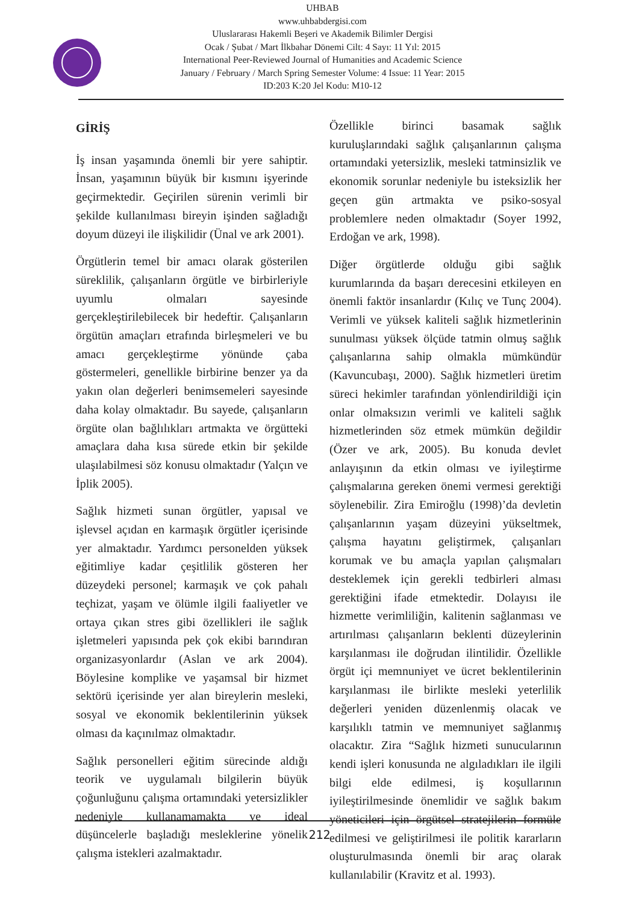UHBAB
www.uhbabdergisi.com
Uluslararası Hakemli Beşeri ve Akademik Bilimler Dergisi
Ocak / Şubat / Mart İlkbahar Dönemi Cilt: 4 Sayı: 11 Yıl: 2015
International Peer-Reviewed Journal of Humanities and Academic Science
January / February / March Spring Semester Volume: 4 Issue: 11 Year: 2015
ID:203 K:20 Jel Kodu: M10-12
GİRİŞ
İş insan yaşamında önemli bir yere sahiptir. İnsan, yaşamının büyük bir kısmını işyerinde geçirmektedir. Geçirilen sürenin verimli bir şekilde kullanılması bireyin işinden sağladığı doyum düzeyi ile ilişkilidir (Ünal ve ark 2001).
Örgütlerin temel bir amacı olarak gösterilen süreklilik, çalışanların örgütle ve birbirleriyle uyumlu olmaları sayesinde gerçekleştirilebilecek bir hedeftir. Çalışanların örgütün amaçları etrafında birleşmeleri ve bu amacı gerçekleştirme yönünde çaba göstermeleri, genellikle birbirine benzer ya da yakın olan değerleri benimsemeleri sayesinde daha kolay olmaktadır. Bu sayede, çalışanların örgüte olan bağlılıkları artmakta ve örgütteki amaçlara daha kısa sürede etkin bir şekilde ulaşılabilmesi söz konusu olmaktadır (Yalçın ve İplik 2005).
Sağlık hizmeti sunan örgütler, yapısal ve işlevsel açıdan en karmaşık örgütler içerisinde yer almaktadır. Yardımcı personelden yüksek eğitimliye kadar çeşitlilik gösteren her düzeydeki personel; karmaşık ve çok pahalı teçhizat, yaşam ve ölümle ilgili faaliyetler ve ortaya çıkan stres gibi özellikleri ile sağlık işletmeleri yapısında pek çok ekibi barındıran organizasyonlardır (Aslan ve ark 2004). Böylesine komplike ve yaşamsal bir hizmet sektörü içerisinde yer alan bireylerin mesleki, sosyal ve ekonomik beklentilerinin yüksek olması da kaçınılmaz olmaktadır.
Sağlık personelleri eğitim sürecinde aldığı teorik ve uygulamalı bilgilerin büyük çoğunluğunu çalışma ortamındaki yetersizlikler nedeniyle kullanamamakta ve ideal düşüncelerle başladığı mesleklerine yönelik çalışma istekleri azalmaktadır.
Özellikle birinci basamak sağlık kuruluşlarındaki sağlık çalışanlarının çalışma ortamındaki yetersizlik, mesleki tatminsizlik ve ekonomik sorunlar nedeniyle bu isteksizlik her geçen gün artmakta ve psiko-sosyal problemlere neden olmaktadır (Soyer 1992, Erdoğan ve ark, 1998).
Diğer örgütlerde olduğu gibi sağlık kurumlarında da başarı derecesini etkileyen en önemli faktör insanlardır (Kılıç ve Tunç 2004). Verimli ve yüksek kaliteli sağlık hizmetlerinin sunulması yüksek ölçüde tatmin olmuş sağlık çalışanlarına sahip olmakla mümkündür (Kavuncubaşı, 2000). Sağlık hizmetleri üretim süreci hekimler tarafından yönlendirildiği için onlar olmaksızın verimli ve kaliteli sağlık hizmetlerinden söz etmek mümkün değildir (Özer ve ark, 2005). Bu konuda devlet anlayışının da etkin olması ve iyileştirme çalışmalarına gereken önemi vermesi gerektiği söylenebilir. Zira Emiroğlu (1998)’da devletin çalışanlarının yaşam düzeyini yükseltmek, çalışma hayatını geliştirmek, çalışanları korumak ve bu amaçla yapılan çalışmaları desteklemek için gerekli tedbirleri alması gerektiğini ifade etmektedir. Dolayısı ile hizmette verimliliğin, kalitenin sağlanması ve artırılması çalışanların beklenti düzeylerinin karşılanması ile doğrudan ilintilidir. Özellikle örgüt içi memnuniyet ve ücret beklentilerinin karşılanması ile birlikte mesleki yeterlilik değerleri yeniden düzenlenmiş olacak ve karşılıklı tatmin ve memnuniyet sağlanmış olacaktır. Zira “Sağlık hizmeti sunucularının kendi işleri konusunda ne algıladıkları ile ilgili bilgi elde edilmesi, iş koşullarının iyileştirilmesinde önemlidir ve sağlık bakım yöneticileri için örgütsel stratejilerin formüle edilmesi ve geliştirilmesi ile politik kararların oluşturulmasında önemli bir araç olarak kullanılabilir (Kravitz et al. 1993).
212